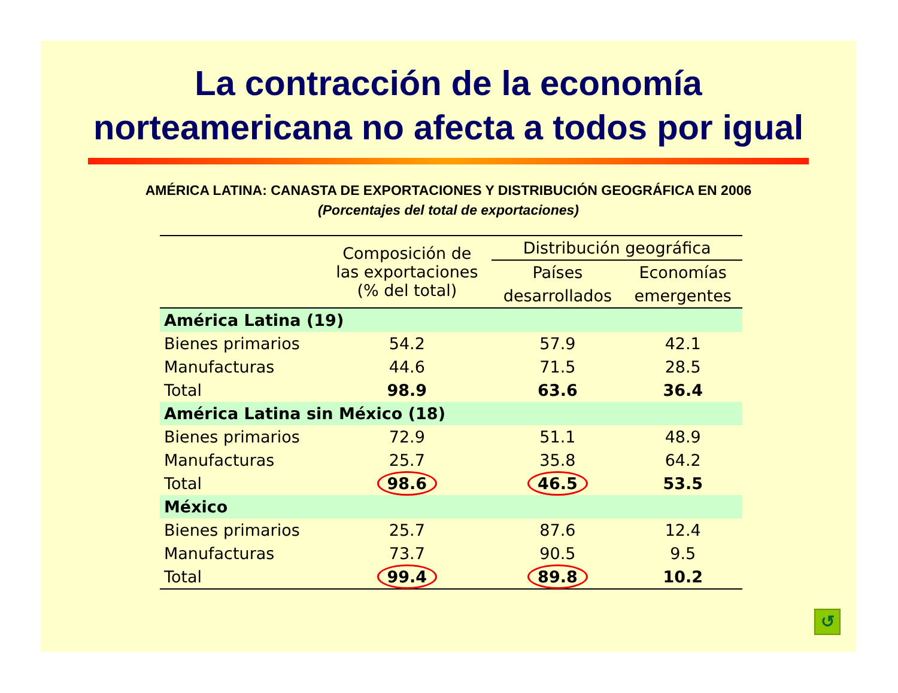La contracción de la economía
norteamericana no afecta a todos por igual
AMÉRICA LATINA: CANASTA DE EXPORTACIONES Y DISTRIBUCIÓN GEOGRÁFICA EN 2006
(Porcentajes del total de exportaciones)
| | Composición de las exportaciones (% del total) | Distribución geográfica | |
| --- | --- | --- | --- |
| | | Países | Economías |
| | | desarrollados | emergentes |
| América Latina (19) | | | |
| Bienes primarios | 54.2 | 57.9 | 42.1 |
| Manufacturas | 44.6 | 71.5 | 28.5 |
| Total | 98.9 | 63.6 | 36.4 |
| América Latina sin México (18) | | | |
| Bienes primarios | 72.9 | 51.1 | 48.9 |
| Manufacturas | 25.7 | 35.8 | 64.2 |
| Total | 98.6 | 46.5 | 53.5 |
| México | | | |
| Bienes primarios | 25.7 | 87.6 | 12.4 |
| Manufacturas | 73.7 | 90.5 | 9.5 |
| Total | 99.4 | 89.8 | 10.2 |
↺